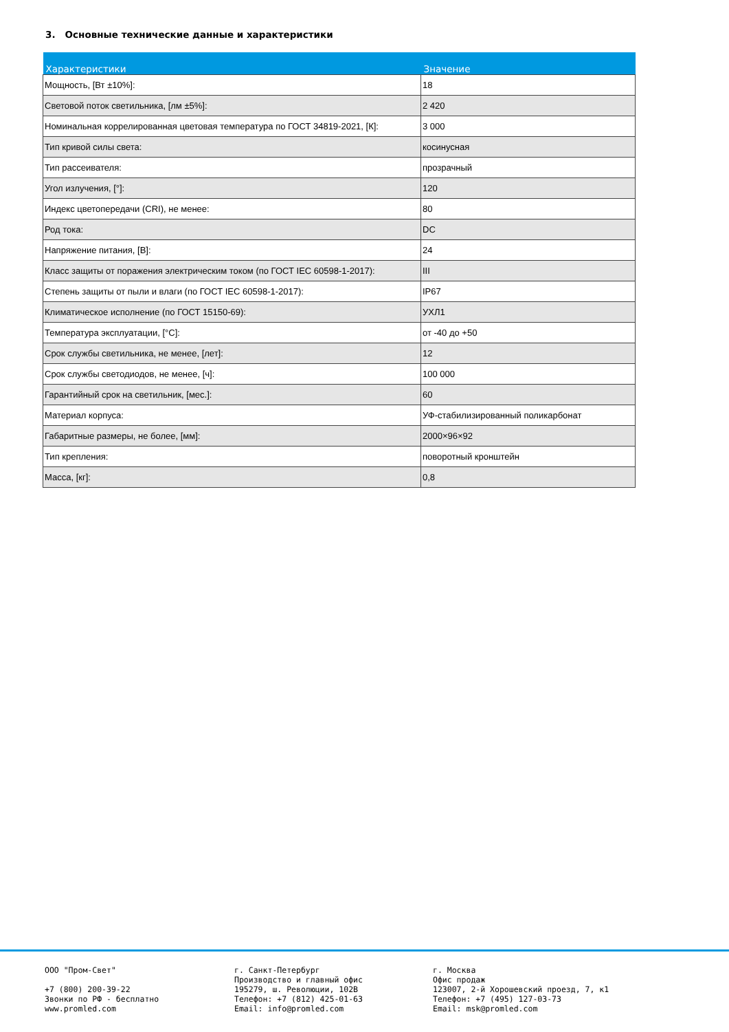3. Основные технические данные и характеристики
| Характеристики | Значение |
| --- | --- |
| Мощность, [Вт ±10%]: | 18 |
| Световой поток светильника, [лм ±5%]: | 2 420 |
| Номинальная коррелированная цветовая температура по ГОСТ 34819-2021, [К]: | 3 000 |
| Тип кривой силы света: | косинусная |
| Тип рассеивателя: | прозрачный |
| Угол излучения, [°]: | 120 |
| Индекс цветопередачи (CRI), не менее: | 80 |
| Род тока: | DC |
| Напряжение питания, [В]: | 24 |
| Класс защиты от поражения электрическим током (по ГОСТ IEC 60598-1-2017): | III |
| Степень защиты от пыли и влаги (по ГОСТ IEC 60598-1-2017): | IP67 |
| Климатическое исполнение (по ГОСТ 15150-69): | УХЛ1 |
| Температура эксплуатации, [°C]: | от -40 до +50 |
| Срок службы светильника, не менее, [лет]: | 12 |
| Срок службы светодиодов, не менее, [ч]: | 100 000 |
| Гарантийный срок на светильник, [мес.]: | 60 |
| Материал корпуса: | УФ-стабилизированный поликарбонат |
| Габаритные размеры, не более, [мм]: | 2000×96×92 |
| Тип крепления: | поворотный кронштейн |
| Масса, [кг]: | 0,8 |
ООО "Пром-Свет"
+7 (800) 200-39-22
Звонки по РФ - бесплатно
www.promled.com
г. Санкт-Петербург
Производство и главный офис
195279, ш. Революции, 102В
Телефон: +7 (812) 425-01-63
Email: info@promled.com
г. Москва
Офис продаж
123007, 2-й Хорошевский проезд, 7, к1
Телефон: +7 (495) 127-03-73
Email: msk@promled.com